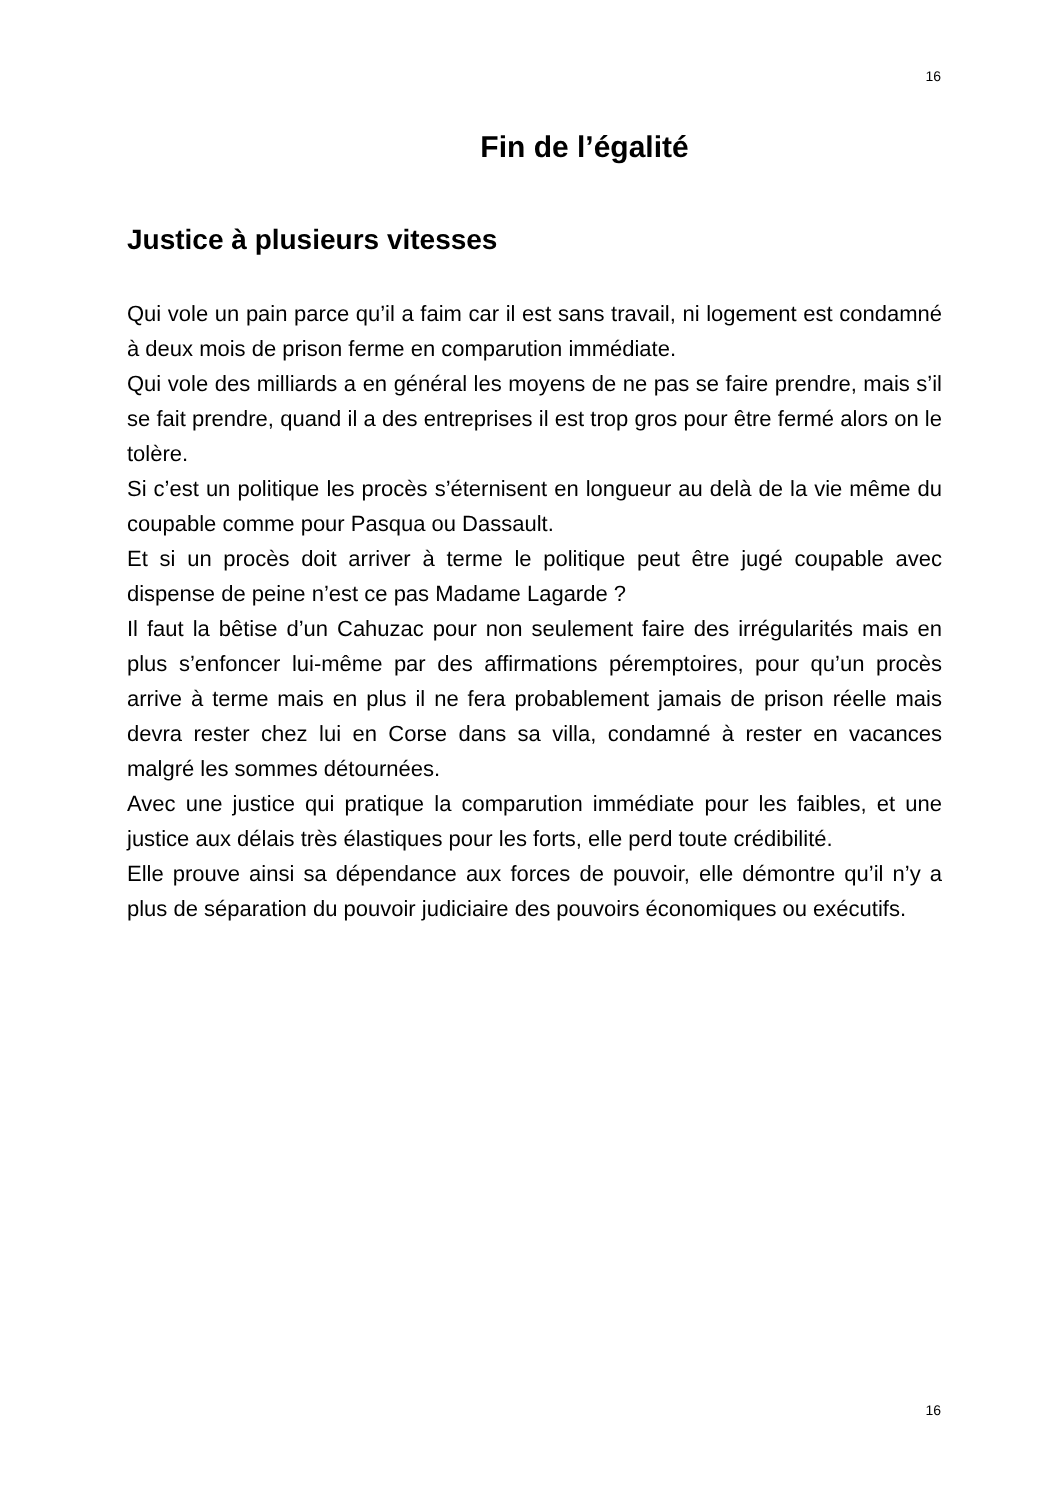16
Fin de l’égalité
Justice à plusieurs vitesses
Qui vole un pain parce qu’il a faim car il est sans travail, ni logement est condamné à deux mois de prison ferme en comparution immédiate.
Qui vole des milliards a en général les moyens de ne pas se faire prendre, mais s’il se fait prendre, quand il a des entreprises il est trop gros pour être fermé alors on le tolère.
Si c’est un politique les procès s’éternisent en longueur au delà de la vie même du coupable comme pour Pasqua ou Dassault.
Et si un procès doit arriver à terme le politique peut être jugé coupable avec dispense de peine n’est ce pas Madame Lagarde ?
Il faut la bêtise d’un Cahuzac pour non seulement faire des irrégularités mais en plus s’enfoncer lui-même par des affirmations péremptoires, pour qu’un procès arrive à terme mais en plus il ne fera probablement jamais de prison réelle mais devra rester chez lui en Corse dans sa villa, condamné à rester en vacances malgré les sommes détournées.
Avec une justice qui pratique la comparution immédiate pour les faibles, et une justice aux délais très élastiques pour les forts, elle perd toute crédibilité.
Elle prouve ainsi sa dépendance aux forces de pouvoir, elle démontre qu’il n’y a plus de séparation du pouvoir judiciaire des pouvoirs économiques ou exécutifs.
16